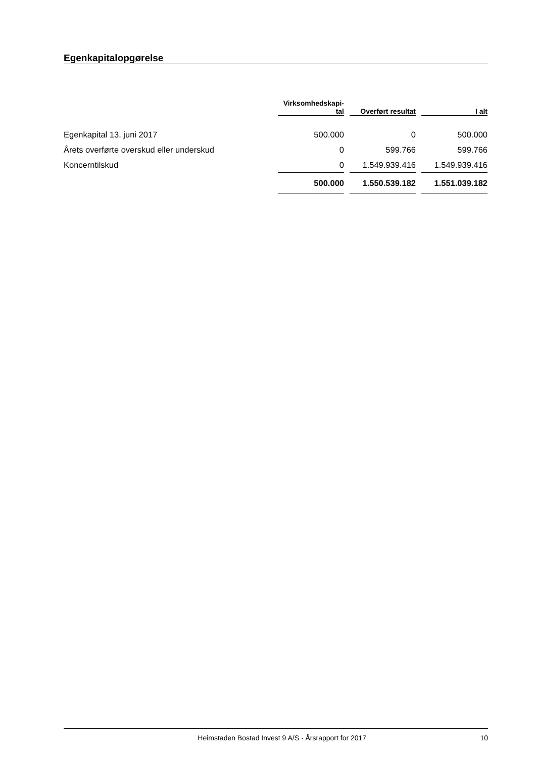Egenkapitalopgørelse
| | Virksomhedskapi- tal | | Overført resultat | | I alt |
| --- | --- | --- | --- | --- | --- |
| Egenkapital 13. juni 2017 | 500.000 | | 0 | | 500.000 |
| Årets overførte overskud eller underskud | 0 | | 599.766 | | 599.766 |
| Koncerntilskud | 0 | | 1.549.939.416 | | 1.549.939.416 |
| | 500.000 | | 1.550.539.182 | | 1.551.039.182 |
Heimstaden Bostad Invest 9 A/S · Årsrapport for 2017 10